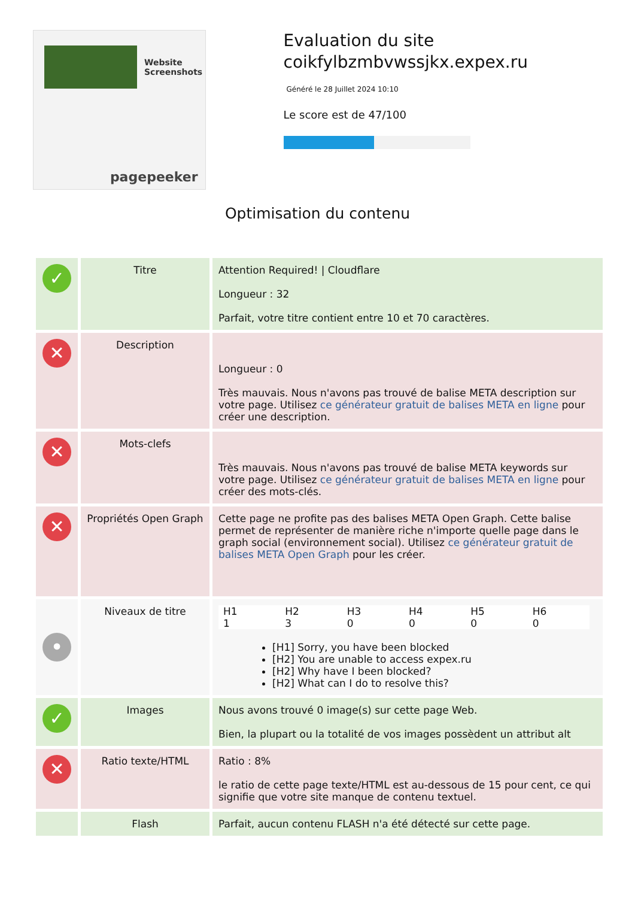Website Screenshots
pagepeeker
Evaluation du site coikfylbzmbvwssjkx.expex.ru
Généré le 28 Juillet 2024 10:10
Le score est de 47/100
Optimisation du contenu
| ✓ | Titre | Attention Required! / Cloudflare Longueur : 32 Parfait, votre titre contient entre 10 et 70 caractères. |
| ✕ | Description | Longueur : 0 Très mauvais. Nous n'avons pas trouvé de balise META description sur votre page. Utilisez ce générateur gratuit de balises META en ligne pour créer une description. |
| ✕ | Mots-clefs | Très mauvais. Nous n'avons pas trouvé de balise META keywords sur votre page. Utilisez ce générateur gratuit de balises META en ligne pour créer des mots-clés. |
| ✕ | Propriétés Open Graph | Cette page ne profite pas des balises META Open Graph. Cette balise permet de représenter de manière riche n'importe quelle page dans le graph social (environnement social). Utilisez ce générateur gratuit de balises META Open Graph pour les créer. |
| • | Niveaux de titre | / H1 / H2 / H3 / H4 / H5 / H6 / / 1 / 3 / 0 / 0 / 0 / 0 / [H1] Sorry, you have been blocked [H2] You are unable to access expex.ru [H2] Why have I been blocked? [H2] What can I do to resolve this? |
| ✓ | Images | Nous avons trouvé 0 image(s) sur cette page Web. Bien, la plupart ou la totalité de vos images possèdent un attribut alt |
| ✕ | Ratio texte/HTML | Ratio : 8% le ratio de cette page texte/HTML est au-dessous de 15 pour cent, ce qui signifie que votre site manque de contenu textuel. |
| | Flash | Parfait, aucun contenu FLASH n'a été détecté sur cette page. |